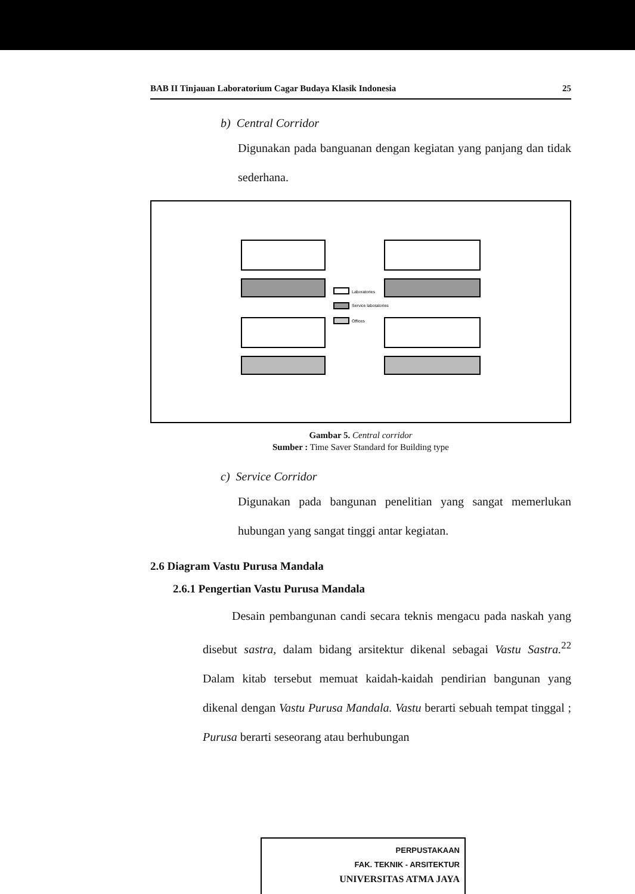BAB II Tinjauan Laboratorium Cagar Budaya Klasik Indonesia 25
b) Central Corridor
Digunakan pada banguanan dengan kegiatan yang panjang dan tidak sederhana.
Laboratories
Service laboratories
Offices
Gambar 5. Central corridor
Sumber : Time Saver Standard for Building type
c) Service Corridor
Digunakan pada bangunan penelitian yang sangat memerlukan hubungan yang sangat tinggi antar kegiatan.
2.6 Diagram Vastu Purusa Mandala
2.6.1 Pengertian Vastu Purusa Mandala
Desain pembangunan candi secara teknis mengacu pada naskah yang disebut sastra, dalam bidang arsitektur dikenal sebagai Vastu Sastra.<sup>22</sup> Dalam kitab tersebut memuat kaidah-kaidah pendirian bangunan yang dikenal dengan Vastu Purusa Mandala. Vastu berarti sebuah tempat tinggal ; Purusa berarti seseorang atau berhubungan
PERPUSTAKAAN
FAK. TEKNIK - ARSITEKTUR
UNIVERSITAS ATMA JAYA